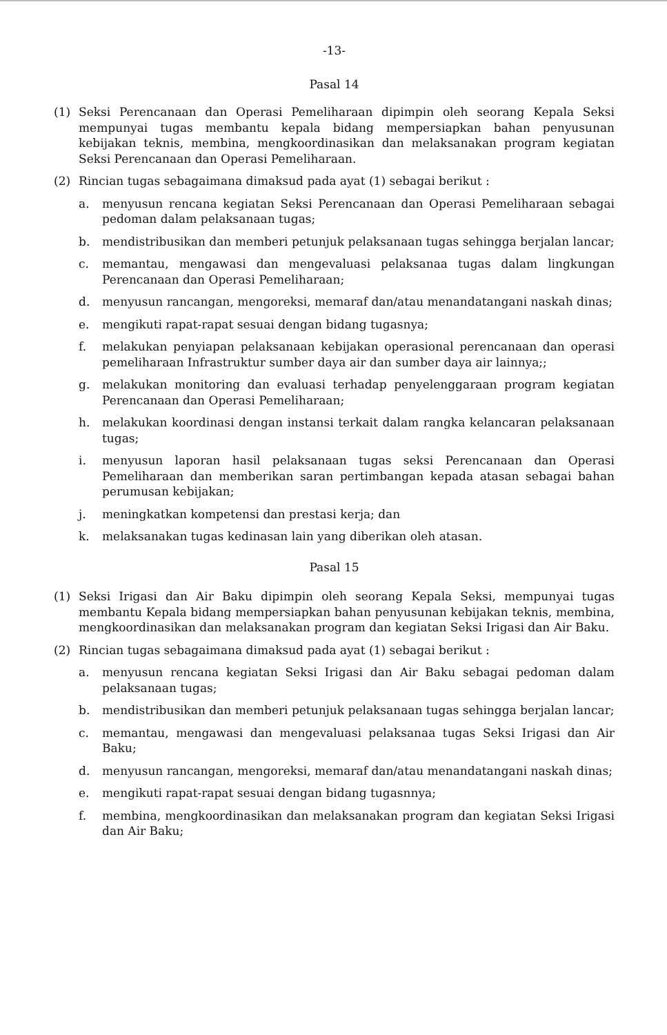-13-
Pasal 14
(1) Seksi Perencanaan dan Operasi Pemeliharaan dipimpin oleh seorang Kepala Seksi mempunyai tugas membantu kepala bidang mempersiapkan bahan penyusunan kebijakan teknis, membina, mengkoordinasikan dan melaksanakan program kegiatan Seksi Perencanaan dan Operasi Pemeliharaan.
(2) Rincian tugas sebagaimana dimaksud pada ayat (1) sebagai berikut :
a. menyusun rencana kegiatan Seksi Perencanaan dan Operasi Pemeliharaan sebagai pedoman dalam pelaksanaan tugas;
b. mendistribusikan dan memberi petunjuk pelaksanaan tugas sehingga berjalan lancar;
c. memantau, mengawasi dan mengevaluasi pelaksanaa tugas dalam lingkungan Perencanaan dan Operasi Pemeliharaan;
d. menyusun rancangan, mengoreksi, memaraf dan/atau menandatangani naskah dinas;
e. mengikuti rapat-rapat sesuai dengan bidang tugasnya;
f. melakukan penyiapan pelaksanaan kebijakan operasional perencanaan dan operasi pemeliharaan Infrastruktur sumber daya air dan sumber daya air lainnya;;
g. melakukan monitoring dan evaluasi terhadap penyelenggaraan program kegiatan Perencanaan dan Operasi Pemeliharaan;
h. melakukan koordinasi dengan instansi terkait dalam rangka kelancaran pelaksanaan tugas;
i. menyusun laporan hasil pelaksanaan tugas seksi Perencanaan dan Operasi Pemeliharaan dan memberikan saran pertimbangan kepada atasan sebagai bahan perumusan kebijakan;
j. meningkatkan kompetensi dan prestasi kerja; dan
k. melaksanakan tugas kedinasan lain yang diberikan oleh atasan.
Pasal 15
(1) Seksi Irigasi dan Air Baku dipimpin oleh seorang Kepala Seksi, mempunyai tugas membantu Kepala bidang mempersiapkan bahan penyusunan kebijakan teknis, membina, mengkoordinasikan dan melaksanakan program dan kegiatan Seksi Irigasi dan Air Baku.
(2) Rincian tugas sebagaimana dimaksud pada ayat (1) sebagai berikut :
a. menyusun rencana kegiatan Seksi Irigasi dan Air Baku sebagai pedoman dalam pelaksanaan tugas;
b. mendistribusikan dan memberi petunjuk pelaksanaan tugas sehingga berjalan lancar;
c. memantau, mengawasi dan mengevaluasi pelaksanaa tugas Seksi Irigasi dan Air Baku;
d. menyusun rancangan, mengoreksi, memaraf dan/atau menandatangani naskah dinas;
e. mengikuti rapat-rapat sesuai dengan bidang tugasnnya;
f. membina, mengkoordinasikan dan melaksanakan program dan kegiatan Seksi Irigasi dan Air Baku;